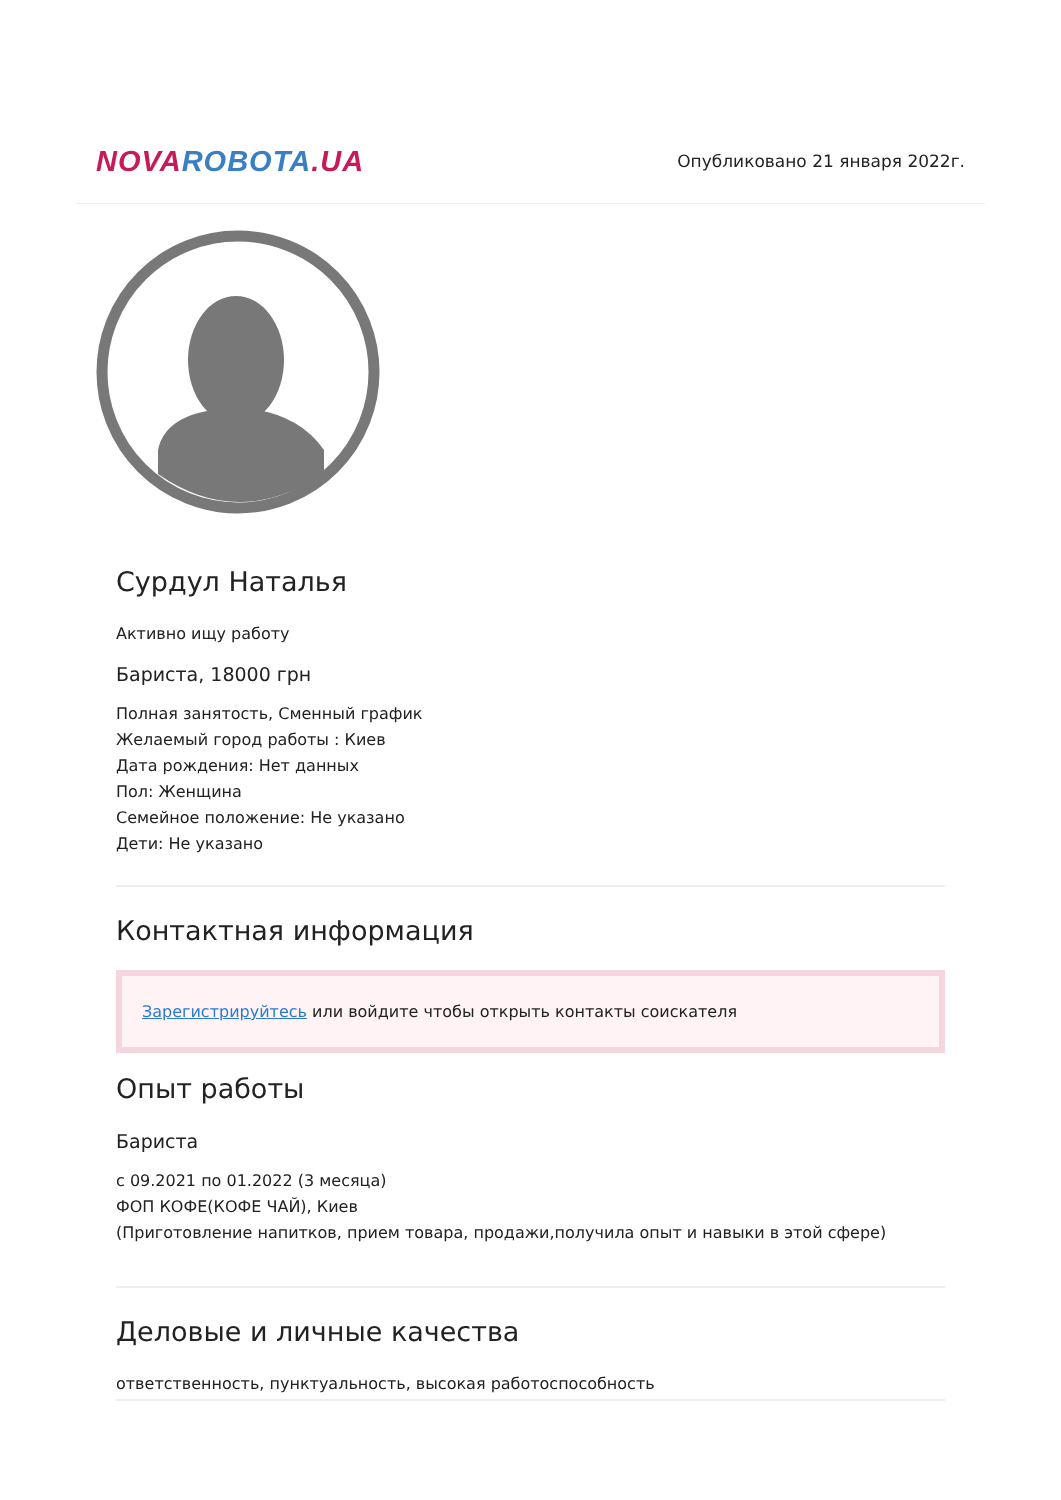NOVA ROBOTA.UA
Опубликовано 21 января 2022г.
Сурдул Наталья
Активно ищу работу
Бариста, 18000 грн
Полная занятость, Сменный график
Желаемый город работы : Киев
Дата рождения: Нет данных
Пол: Женщина
Семейное положение: Не указано
Дети: Не указано
Контактная информация
Зарегистрируйтесь или войдите чтобы открыть контакты соискателя
Опыт работы
Бариста
с 09.2021 по 01.2022 (3 месяца)
ФОП КОФЕ(КОФЕ ЧАЙ), Киев
(Приготовление напитков, прием товара, продажи,получила опыт и навыки в этой сфере)
Деловые и личные качества
ответственность, пунктуальность, высокая работоспособность